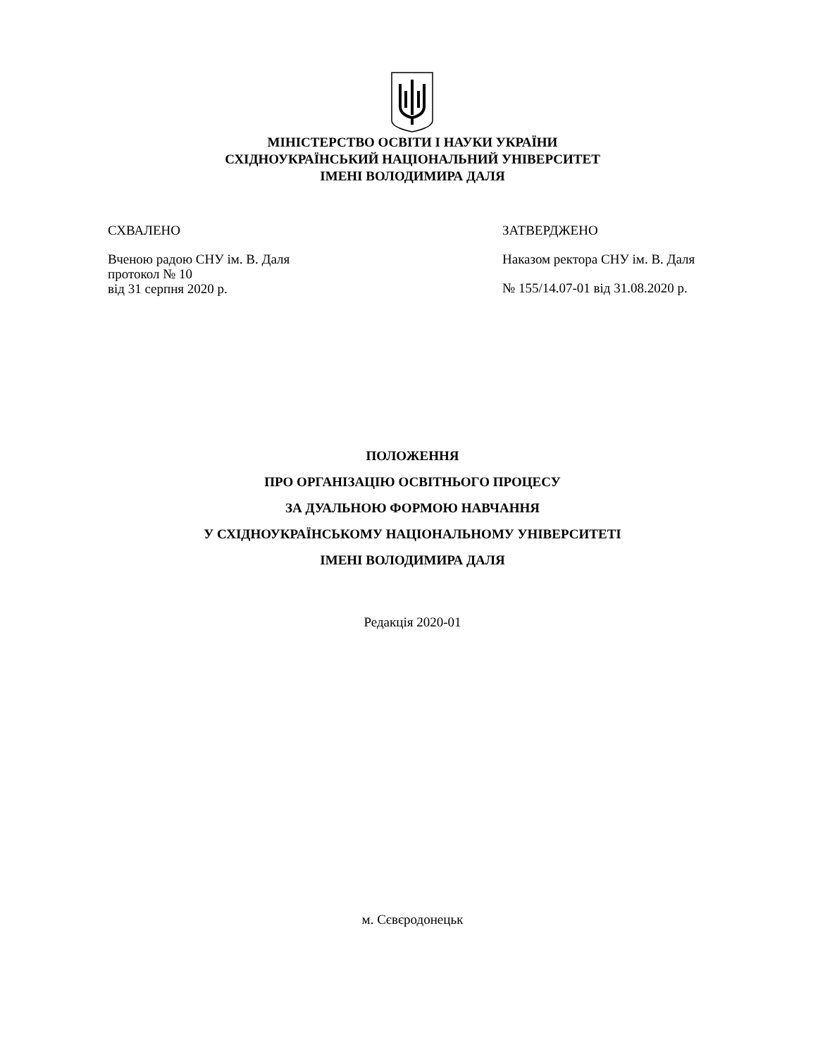МІНІСТЕРСТВО ОСВІТИ І НАУКИ УКРАЇНИ
СХІДНОУКРАЇНСЬКИЙ НАЦІОНАЛЬНИЙ УНІВЕРСИТЕТ
ІМЕНІ ВОЛОДИМИРА ДАЛЯ
СХВАЛЕНО
Вченою радою СНУ ім. В. Даля
протокол № 10
від 31 серпня 2020 р.
ЗАТВЕРДЖЕНО
Наказом ректора СНУ ім. В. Даля
№ 155/14.07-01 від 31.08.2020 р.
ПОЛОЖЕННЯ
ПРО ОРГАНІЗАЦІЮ ОСВІТНЬОГО ПРОЦЕСУ
ЗА ДУАЛЬНОЮ ФОРМОЮ НАВЧАННЯ
У СХІДНОУКРАЇНСЬКОМУ НАЦІОНАЛЬНОМУ УНІВЕРСИТЕТІ
ІМЕНІ ВОЛОДИМИРА ДАЛЯ
Редакція 2020-01
м. Сєвєродонецьк